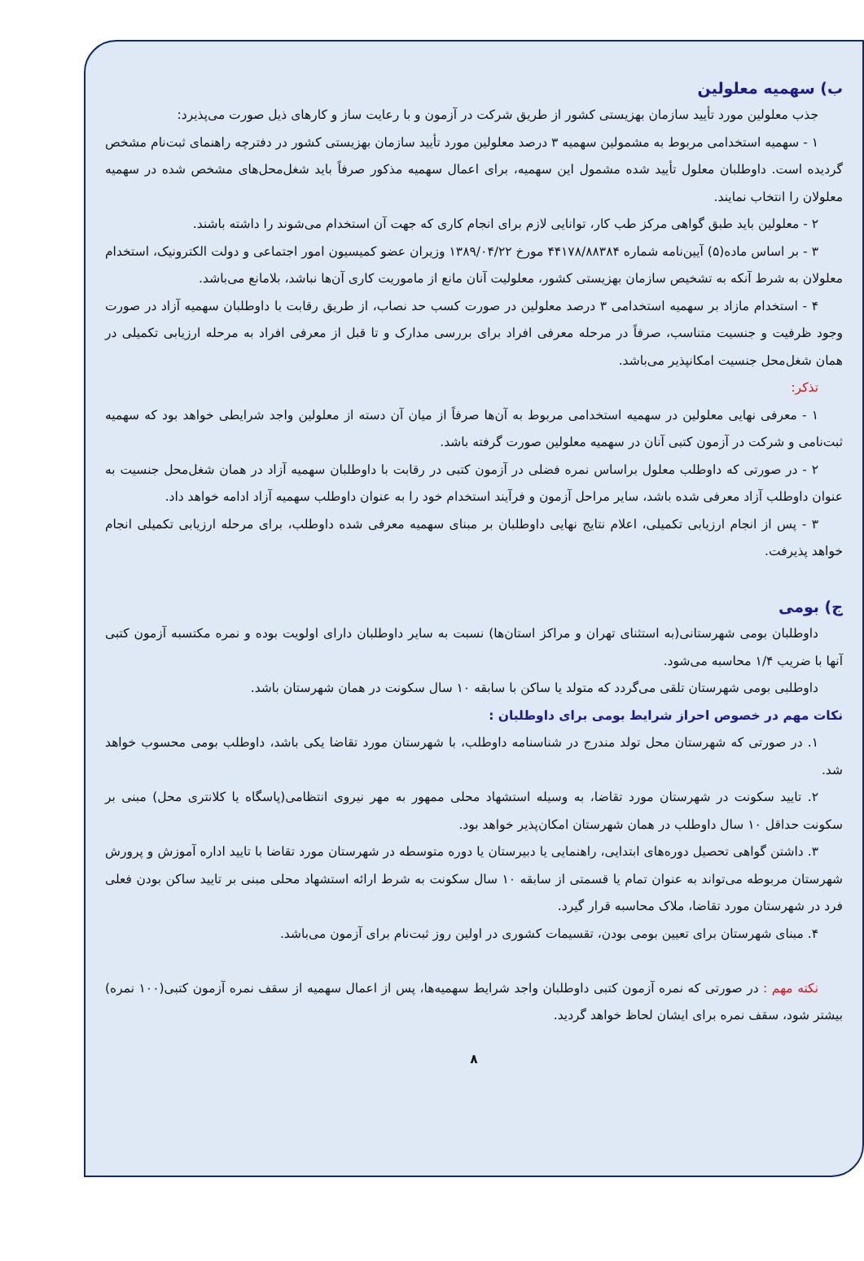ب) سهمیه معلولین
جذب معلولین مورد تأیید سازمان بهزیستی کشور از طریق شرکت در آزمون و با رعایت ساز و کارهای ذیل صورت می‌پذیرد:
۱ - سهمیه استخدامی مربوط به مشمولین سهمیه ۳ درصد معلولین مورد تأیید سازمان بهزیستی کشور در دفترچه راهنمای ثبت‌نام مشخص گردیده است. داوطلبان معلول تأیید شده مشمول این سهمیه، برای اعمال سهمیه مذکور صرفاً باید شغل‌محل‌های مشخص شده در سهمیه معلولان را انتخاب نمایند.
۲ - معلولین باید طبق گواهی مرکز طب کار، توانایی لازم برای انجام کاری که جهت آن استخدام می‌شوند را داشته باشند.
۳ - بر اساس ماده(۵) آیین‌نامه شماره ۴۴۱۷۸/۸۸۳۸۴ مورخ ۱۳۸۹/۰۴/۲۲ وزیران عضو کمیسیون امور اجتماعی و دولت الکترونیک، استخدام معلولان به شرط آنکه به تشخیص سازمان بهزیستی کشور، معلولیت آنان مانع از ماموریت کاری آن‌ها نباشد، بلامانع می‌باشد.
۴ - استخدام مازاد بر سهمیه استخدامی ۳ درصد معلولین در صورت کسب حد نصاب، از طریق رقابت با داوطلبان سهمیه آزاد در صورت وجود ظرفیت و جنسیت متناسب، صرفاً در مرحله معرفی افراد برای بررسی مدارک و تا قبل از معرفی افراد به مرحله ارزیابی تکمیلی در همان شغل‌محل جنسیت امکانپذیر می‌باشد.
تذکر:
۱ - معرفی نهایی معلولین در سهمیه استخدامی مربوط به آن‌ها صرفاً از میان آن دسته از معلولین واجد شرایطی خواهد بود که سهمیه ثبت‌نامی و شرکت در آزمون کتبی آنان در سهمیه معلولین صورت گرفته باشد.
۲ - در صورتی که داوطلب معلول براساس نمره فضلی در آزمون کتبی در رقابت با داوطلبان سهمیه آزاد در همان شغل‌محل جنسیت به عنوان داوطلب آزاد معرفی شده باشد، سایر مراحل آزمون و فرآیند استخدام خود را به عنوان داوطلب سهمیه آزاد ادامه خواهد داد.
۳ - پس از انجام ارزیابی تکمیلی، اعلام نتایج نهایی داوطلبان بر مبنای سهمیه معرفی شده داوطلب، برای مرحله ارزیابی تکمیلی انجام خواهد پذیرفت.
ج) بومی
داوطلبان بومی شهرستانی(به استثنای تهران و مراکز استان‌ها) نسبت به سایر داوطلبان دارای اولویت بوده و نمره مکتسبه آزمون کتبی آنها با ضریب ۱/۴ محاسبه می‌شود.
داوطلبی بومی شهرستان تلقی می‌گردد که متولد یا ساکن با سابقه ۱۰ سال سکونت در همان شهرستان باشد.
نکات مهم در خصوص احراز شرایط بومی برای داوطلبان :
۱. در صورتی که شهرستان محل تولد مندرج در شناسنامه داوطلب، با شهرستان مورد تقاضا یکی باشد، داوطلب بومی محسوب خواهد شد.
۲. تایید سکونت در شهرستان مورد تقاضا، به وسیله استشهاد محلی ممهور به مهر نیروی انتظامی(پاسگاه یا کلانتری محل) مبنی بر سکونت حداقل ۱۰ سال داوطلب در همان شهرستان امکان‌پذیر خواهد بود.
۳. داشتن گواهی تحصیل دوره‌های ابتدایی، راهنمایی یا دبیرستان یا دوره متوسطه در شهرستان مورد تقاضا با تایید اداره آموزش و پرورش شهرستان مربوطه می‌تواند به عنوان تمام یا قسمتی از سابقه ۱۰ سال سکونت به شرط ارائه استشهاد محلی مبنی بر تایید ساکن بودن فعلی فرد در شهرستان مورد تقاضا، ملاک محاسبه قرار گیرد.
۴. مبنای شهرستان برای تعیین بومی بودن، تقسیمات کشوری در اولین روز ثبت‌نام برای آزمون می‌باشد.
نکته مهم : در صورتی که نمره آزمون کتبی داوطلبان واجد شرایط سهمیه‌ها، پس از اعمال سهمیه از سقف نمره آزمون کتبی(۱۰۰ نمره) بیشتر شود، سقف نمره برای ایشان لحاظ خواهد گردید.
۸